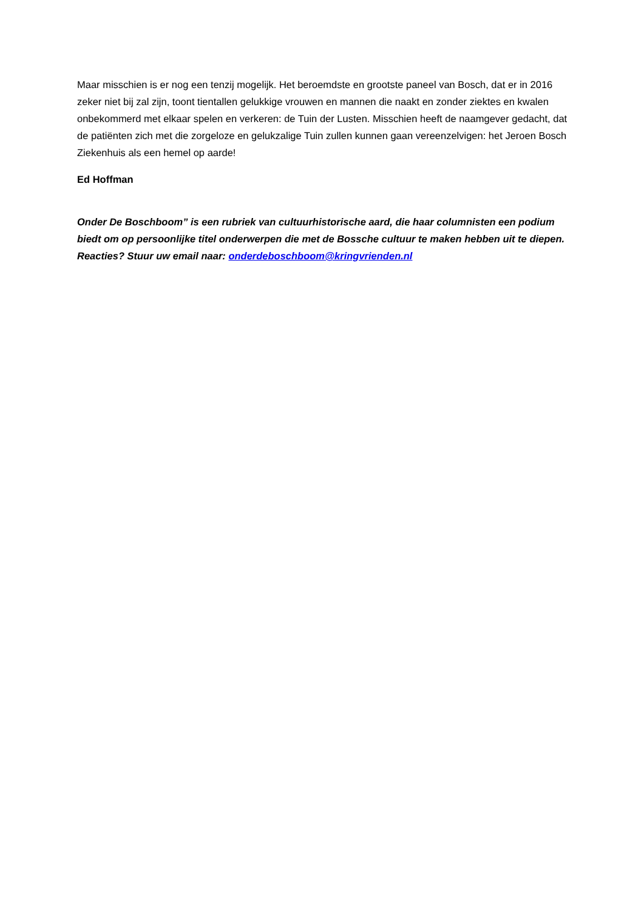Maar misschien is er nog een tenzij mogelijk. Het beroemdste en grootste paneel van Bosch, dat er in 2016 zeker niet bij zal zijn, toont tientallen gelukkige vrouwen en mannen die naakt en zonder ziektes en kwalen onbekommerd met elkaar spelen en verkeren: de Tuin der Lusten. Misschien heeft de naamgever gedacht, dat de patiënten zich met die zorgeloze en gelukzalige Tuin zullen kunnen gaan vereenzelvigen: het Jeroen Bosch Ziekenhuis als een hemel op aarde!
Ed Hoffman
Onder De Boschboom” is een rubriek van cultuurhistorische aard, die haar columnisten een podium biedt om op persoonlijke titel onderwerpen die met de Bossche cultuur te maken hebben uit te diepen. Reacties? Stuur uw email naar: onderdeboschboom@kringvrienden.nl